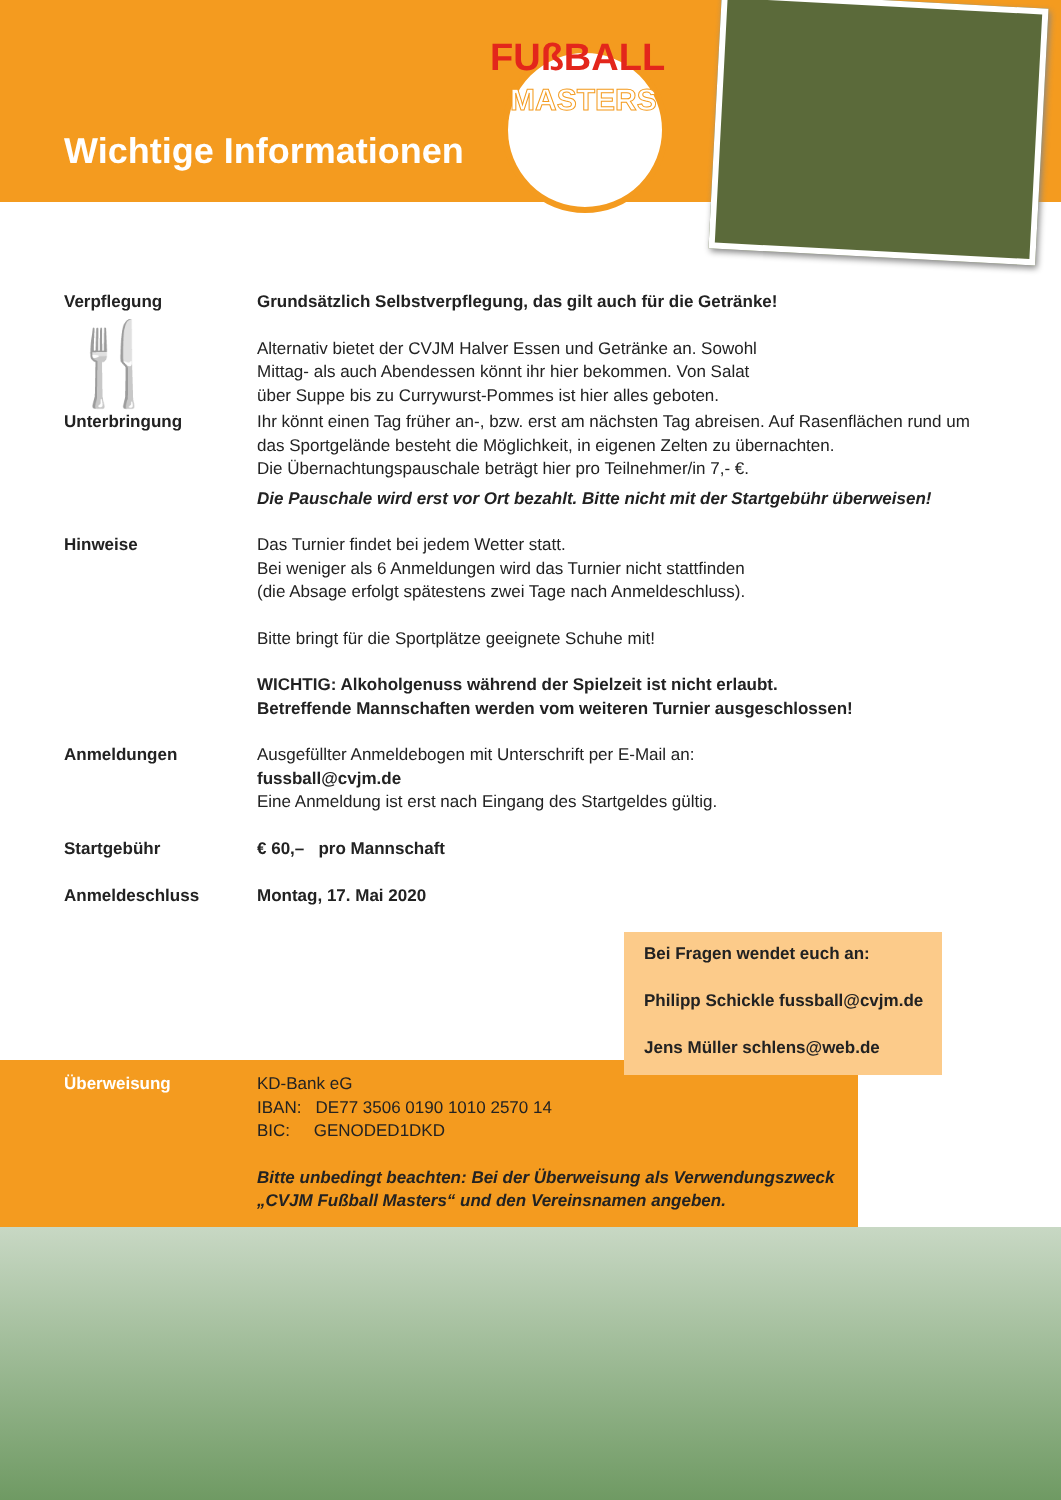Wichtige Informationen
FUßBALL
MASTERS
Verpflegung
🍴
Grundsätzlich Selbstverpflegung, das gilt auch für die Getränke!
Alternativ bietet der CVJM Halver Essen und Getränke an. Sowohl
Mittag- als auch Abendessen könnt ihr hier bekommen. Von Salat
über Suppe bis zu Currywurst-Pommes ist hier alles geboten.
Unterbringung Ihr könnt einen Tag früher an-, bzw. erst am nächsten Tag abreisen. Auf Rasenflächen rund um das Sportgelände besteht die Möglichkeit, in eigenen Zelten zu übernachten.
Die Übernachtungspauschale beträgt hier pro Teilnehmer/in 7,- €.
Die Pauschale wird erst vor Ort bezahlt. Bitte nicht mit der Startgebühr überweisen!
Hinweise Das Turnier findet bei jedem Wetter statt.
Bei weniger als 6 Anmeldungen wird das Turnier nicht stattfinden
(die Absage erfolgt spätestens zwei Tage nach Anmeldeschluss).
Bitte bringt für die Sportplätze geeignete Schuhe mit!
WICHTIG: Alkoholgenuss während der Spielzeit ist nicht erlaubt.
Betreffende Mannschaften werden vom weiteren Turnier ausgeschlossen!
Anmeldungen Ausgefüllter Anmeldebogen mit Unterschrift per E-Mail an:
fussball@cvjm.de
Eine Anmeldung ist erst nach Eingang des Startgeldes gültig.
Startgebühr € 60,– pro Mannschaft
Anmeldeschluss Montag, 17. Mai 2020
Bei Fragen wendet euch an:
Philipp Schickle fussball@cvjm.de
Jens Müller schlens@web.de
Überweisung KD-Bank eG
IBAN: DE77 3506 0190 1010 2570 14
BIC: GENODED1DKD
Bitte unbedingt beachten: Bei der Überweisung als Verwendungszweck
„CVJM Fußball Masters“ und den Vereinsnamen angeben.